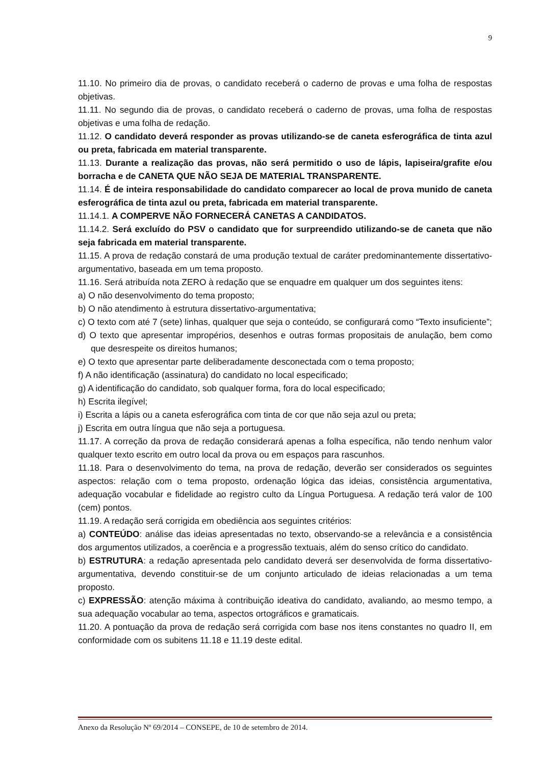9
11.10. No primeiro dia de provas, o candidato receberá o caderno de provas e uma folha de respostas objetivas.
11.11. No segundo dia de provas, o candidato receberá o caderno de provas, uma folha de respostas objetivas e uma folha de redação.
11.12. O candidato deverá responder as provas utilizando-se de caneta esferográfica de tinta azul ou preta, fabricada em material transparente.
11.13. Durante a realização das provas, não será permitido o uso de lápis, lapiseira/grafite e/ou borracha e de CANETA QUE NÃO SEJA DE MATERIAL TRANSPARENTE.
11.14. É de inteira responsabilidade do candidato comparecer ao local de prova munido de caneta esferográfica de tinta azul ou preta, fabricada em material transparente.
11.14.1. A COMPERVE NÃO FORNECERÁ CANETAS A CANDIDATOS.
11.14.2. Será excluído do PSV o candidato que for surpreendido utilizando-se de caneta que não seja fabricada em material transparente.
11.15. A prova de redação constará de uma produção textual de caráter predominantemente dissertativo-argumentativo, baseada em um tema proposto.
11.16. Será atribuída nota ZERO à redação que se enquadre em qualquer um dos seguintes itens:
a) O não desenvolvimento do tema proposto;
b) O não atendimento à estrutura dissertativo-argumentativa;
c) O texto com até 7 (sete) linhas, qualquer que seja o conteúdo, se configurará como “Texto insuficiente”;
d) O texto que apresentar impropérios, desenhos e outras formas propositais de anulação, bem como que desrespeite os direitos humanos;
e) O texto que apresentar parte deliberadamente desconectada com o tema proposto;
f) A não identificação (assinatura) do candidato no local especificado;
g) A identificação do candidato, sob qualquer forma, fora do local especificado;
h) Escrita ilegível;
i) Escrita a lápis ou a caneta esferográfica com tinta de cor que não seja azul ou preta;
j) Escrita em outra língua que não seja a portuguesa.
11.17. A correção da prova de redação considerará apenas a folha específica, não tendo nenhum valor qualquer texto escrito em outro local da prova ou em espaços para rascunhos.
11.18. Para o desenvolvimento do tema, na prova de redação, deverão ser considerados os seguintes aspectos: relação com o tema proposto, ordenação lógica das ideias, consistência argumentativa, adequação vocabular e fidelidade ao registro culto da Língua Portuguesa. A redação terá valor de 100 (cem) pontos.
11.19. A redação será corrigida em obediência aos seguintes critérios:
a) CONTEÚDO: análise das ideias apresentadas no texto, observando-se a relevância e a consistência dos argumentos utilizados, a coerência e a progressão textuais, além do senso crítico do candidato.
b) ESTRUTURA: a redação apresentada pelo candidato deverá ser desenvolvida de forma dissertativo-argumentativa, devendo constituir-se de um conjunto articulado de ideias relacionadas a um tema proposto.
c) EXPRESSÃO: atenção máxima à contribuição ideativa do candidato, avaliando, ao mesmo tempo, a sua adequação vocabular ao tema, aspectos ortográficos e gramaticais.
11.20. A pontuação da prova de redação será corrigida com base nos itens constantes no quadro II, em conformidade com os subitens 11.18 e 11.19 deste edital.
Anexo da Resolução Nº 69/2014 – CONSEPE, de 10 de setembro de 2014.